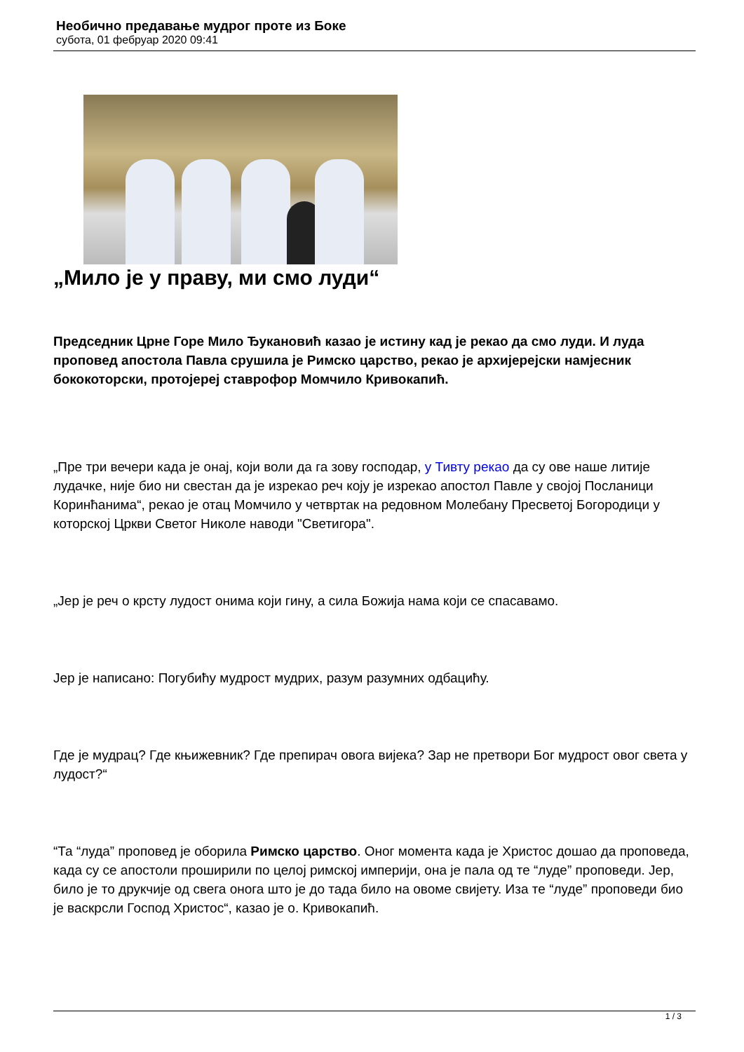Необично предавање мудрог проте из Боке
субота, 01 фебруар 2020 09:41
„Мило је у праву, ми смо луди“
Председник Црне Горе Мило Ђукановић казао је истину кад је рекао да смо луди. И луда проповед апостола Павла срушила је Римско царство, рекао је архијерејски намјесник бококоторски, протојереј ставрофор Момчило Кривокапић.
„Пре три вечери када је онај, који воли да га зову господар, у Тивту рекао да су ове наше литије лудачке, није био ни свестан да је изрекао реч коју је изрекао апостол Павле у својој Посланици Коринћанима“, рекао је отац Момчило у четвртак на редовном Молебану Пресветој Богородици у которској Цркви Светог Николе наводи "Светигора".
„Јер је реч о крсту лудост онима који гину, а сила Божија нама који се спасавамо.
Јер је написано: Погубићу мудрост мудрих, разум разумних одбацићу.
Где је мудрац? Где књижевник? Где препирач овога вијека? Зар не претвори Бог мудрост овог света у лудост?“
“Та “луда” проповед је оборила Римско царство. Оног момента када је Христос дошао да проповеда, када су се апостоли проширили по целој римској империји, она је пала од те “луде” проповеди. Јер, било је то друкчије од свега онога што је до тада било на овоме свијету. Иза те “луде” проповеди био је васкрсли Господ Христос“, казао је о. Кривокапић.
1 / 3